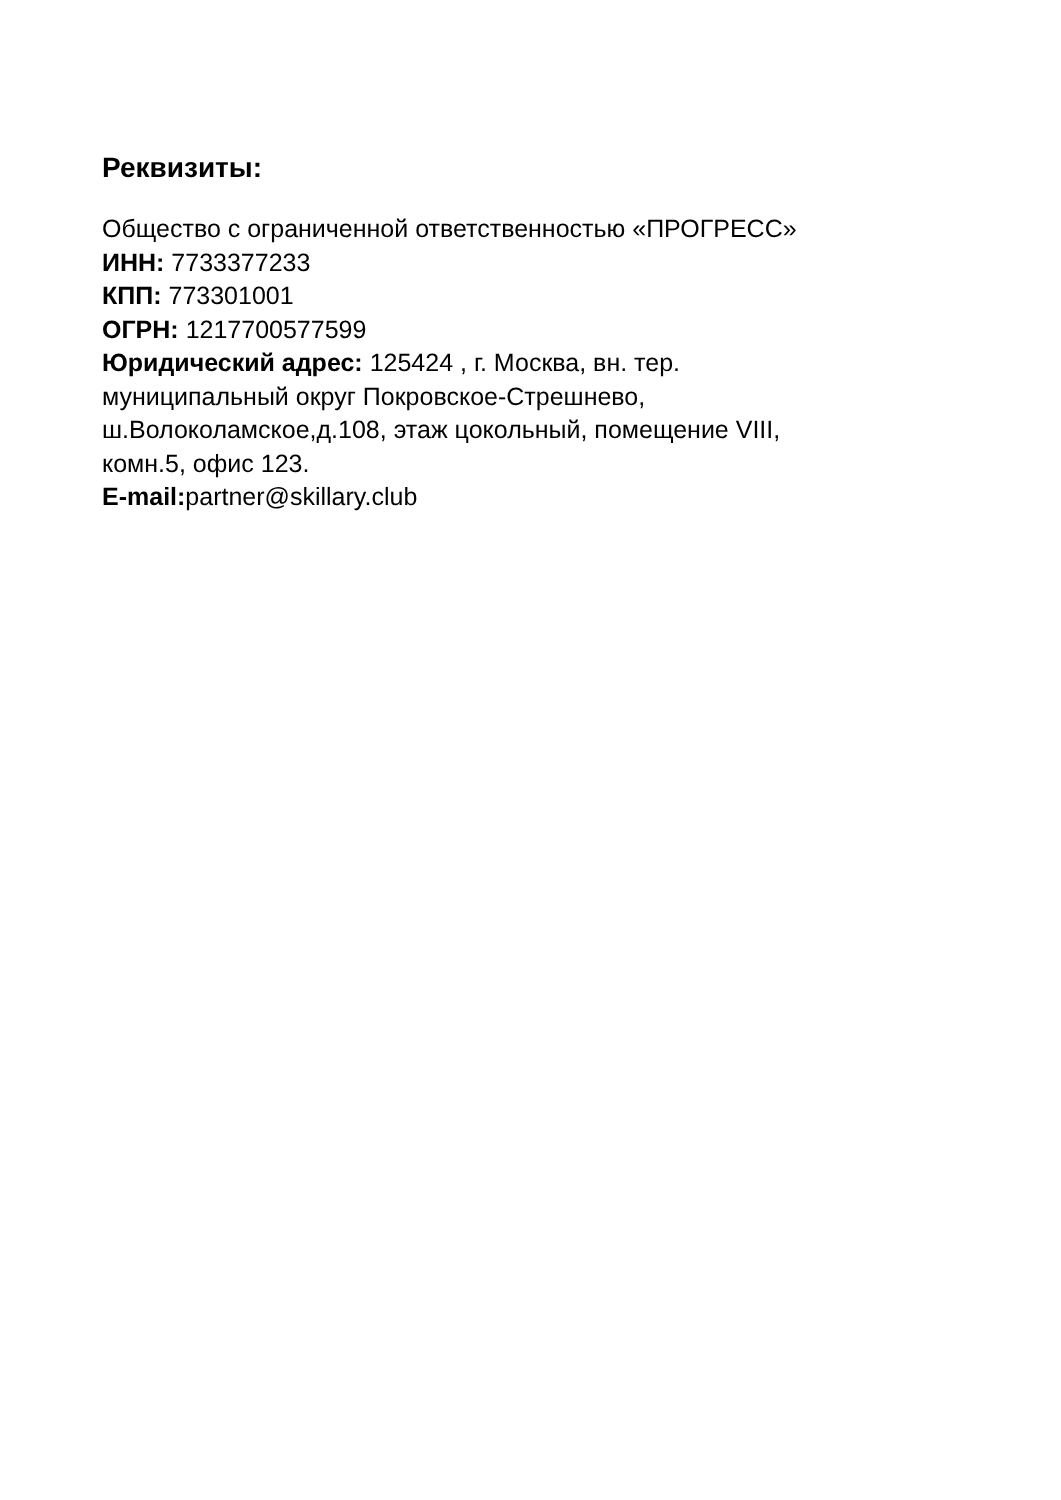Реквизиты:
Общество с ограниченной ответственностью «ПРОГРЕСС»
ИНН: 7733377233
КПП: 773301001
ОГРН: 1217700577599
Юридический адрес: 125424 , г. Москва, вн. тер.
муниципальный округ Покровское-Стрешнево,
ш.Волоколамское,д.108, этаж цокольный, помещение VIII,
комн.5, офис 123.
E-mail: partner@skillary.club